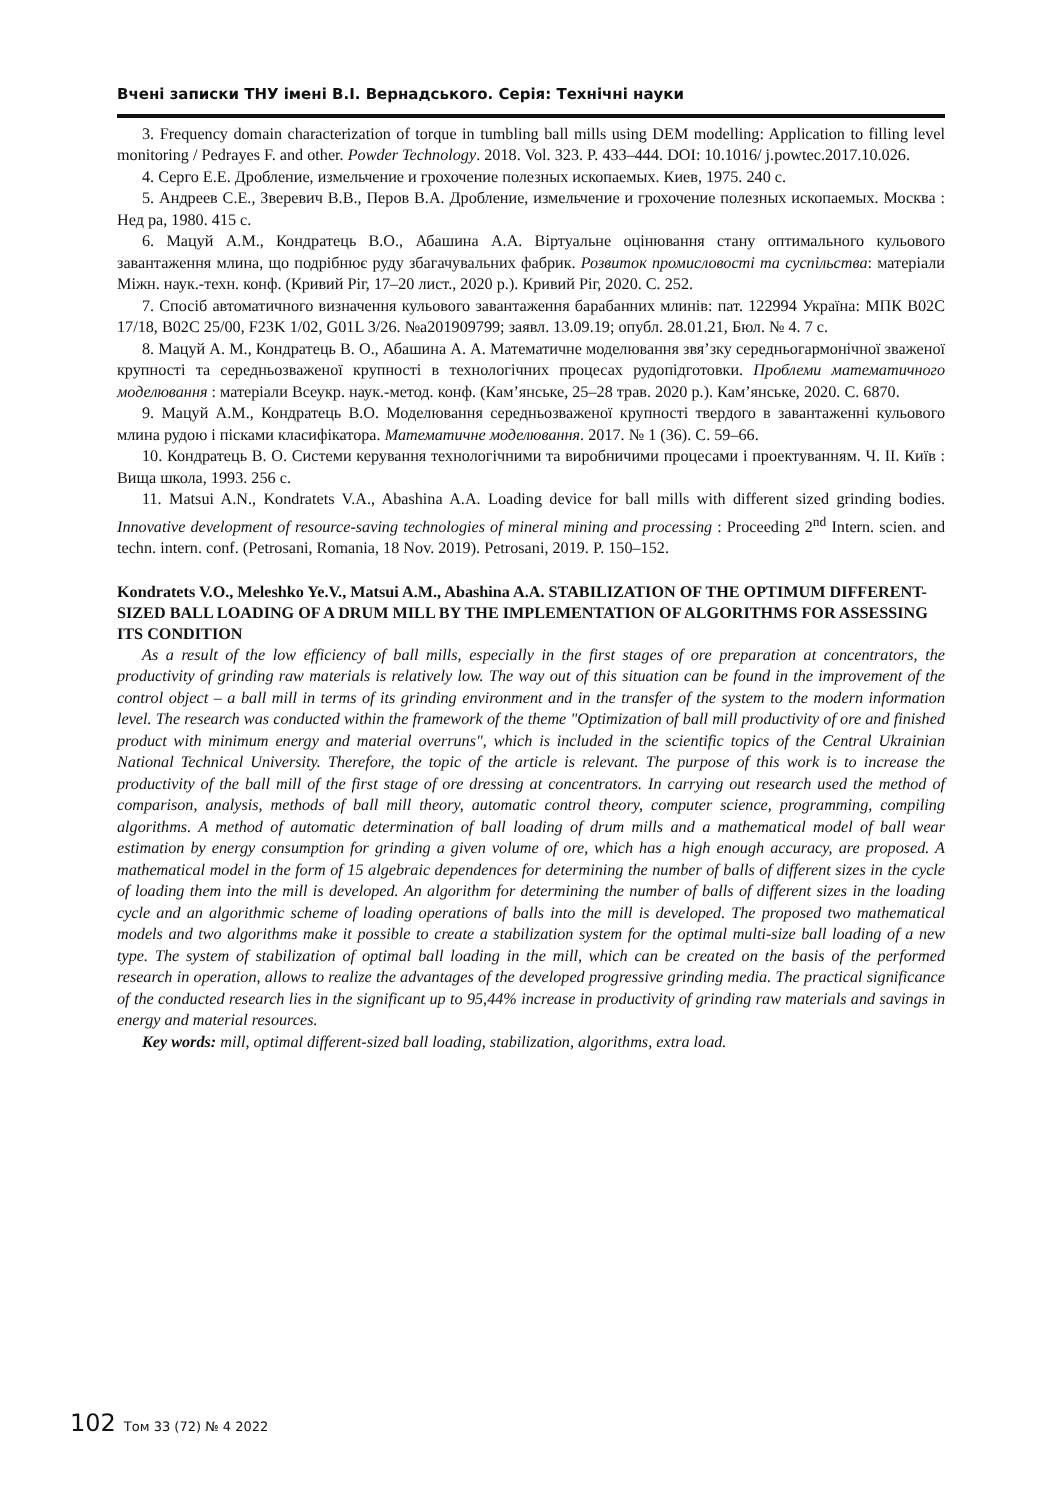Вчені записки ТНУ імені В.І. Вернадського. Серія: Технічні науки
3. Frequency domain characterization of torque in tumbling ball mills using DEM modelling: Application to filling level monitoring / Pedrayes F. and other. Powder Technology. 2018. Vol. 323. P. 433–444. DOI: 10.1016/ j.powtec.2017.10.026.
4. Серго Е.Е. Дробление, измельчение и грохочение полезных ископаемых. Киев, 1975. 240 с.
5. Андреев С.Е., Зверевич В.В., Перов В.А. Дробление, измельчение и грохочение полезных ископаемых. Москва : Нед ра, 1980. 415 с.
6. Мацуй А.М., Кондратець В.О., Абашина А.А. Віртуальне оцінювання стану оптимального кульового завантаження млина, що подрібнює руду збагачувальних фабрик. Розвиток промисловості та суспільства: матеріали Міжн. наук.-техн. конф. (Кривий Ріг, 17–20 лист., 2020 р.). Кривий Ріг, 2020. С. 252.
7. Спосіб автоматичного визначення кульового завантаження барабанних млинів: пат. 122994 Україна: МПК B02C 17/18, B02C 25/00, F23K 1/02, G01L 3/26. №a201909799; заявл. 13.09.19; опубл. 28.01.21, Бюл. № 4. 7 с.
8. Мацуй А. М., Кондратець В. О., Абашина А. А. Математичне моделювання звя’зку середньогармонічної зваженої крупності та середньозваженої крупності в технологічних процесах рудопідготовки. Проблеми математичного моделювання : матеріали Всеукр. наук.-метод. конф. (Кам’янське, 25–28 трав. 2020 р.). Кам’янське, 2020. С. 6870.
9. Мацуй А.М., Кондратець В.О. Моделювання середньозваженої крупності твердого в завантаженні кульового млина рудою і пісками класифікатора. Математичне моделювання. 2017. № 1 (36). С. 59–66.
10. Кондратець В. О. Системи керування технологічними та виробничими процесами і проектуванням. Ч. ІІ. Київ : Вища школа, 1993. 256 с.
11. Matsui A.N., Kondratets V.A., Abashina A.A. Loading device for ball mills with different sized grinding bodies. Innovative development of resource-saving technologies of mineral mining and processing : Proceeding 2<sup>nd</sup> Intern. scien. and techn. intern. conf. (Petrosani, Romania, 18 Nov. 2019). Petrosani, 2019. P. 150–152.
Kondratets V.O., Meleshko Ye.V., Matsui A.M., Abashina A.A. STABILIZATION OF THE OPTIMUM DIFFERENT-SIZED BALL LOADING OF A DRUM MILL BY THE IMPLEMENTATION OF ALGORITHMS FOR ASSESSING ITS CONDITION
As a result of the low efficiency of ball mills, especially in the first stages of ore preparation at concentrators, the productivity of grinding raw materials is relatively low. The way out of this situation can be found in the improvement of the control object – a ball mill in terms of its grinding environment and in the transfer of the system to the modern information level. The research was conducted within the framework of the theme "Optimization of ball mill productivity of ore and finished product with minimum energy and material overruns", which is included in the scientific topics of the Central Ukrainian National Technical University. Therefore, the topic of the article is relevant. The purpose of this work is to increase the productivity of the ball mill of the first stage of ore dressing at concentrators. In carrying out research used the method of comparison, analysis, methods of ball mill theory, automatic control theory, computer science, programming, compiling algorithms. A method of automatic determination of ball loading of drum mills and a mathematical model of ball wear estimation by energy consumption for grinding a given volume of ore, which has a high enough accuracy, are proposed. A mathematical model in the form of 15 algebraic dependences for determining the number of balls of different sizes in the cycle of loading them into the mill is developed. An algorithm for determining the number of balls of different sizes in the loading cycle and an algorithmic scheme of loading operations of balls into the mill is developed. The proposed two mathematical models and two algorithms make it possible to create a stabilization system for the optimal multi-size ball loading of a new type. The system of stabilization of optimal ball loading in the mill, which can be created on the basis of the performed research in operation, allows to realize the advantages of the developed progressive grinding media. The practical significance of the conducted research lies in the significant up to 95,44% increase in productivity of grinding raw materials and savings in energy and material resources.
Key words: mill, optimal different-sized ball loading, stabilization, algorithms, extra load.
102 Том 33 (72) № 4 2022